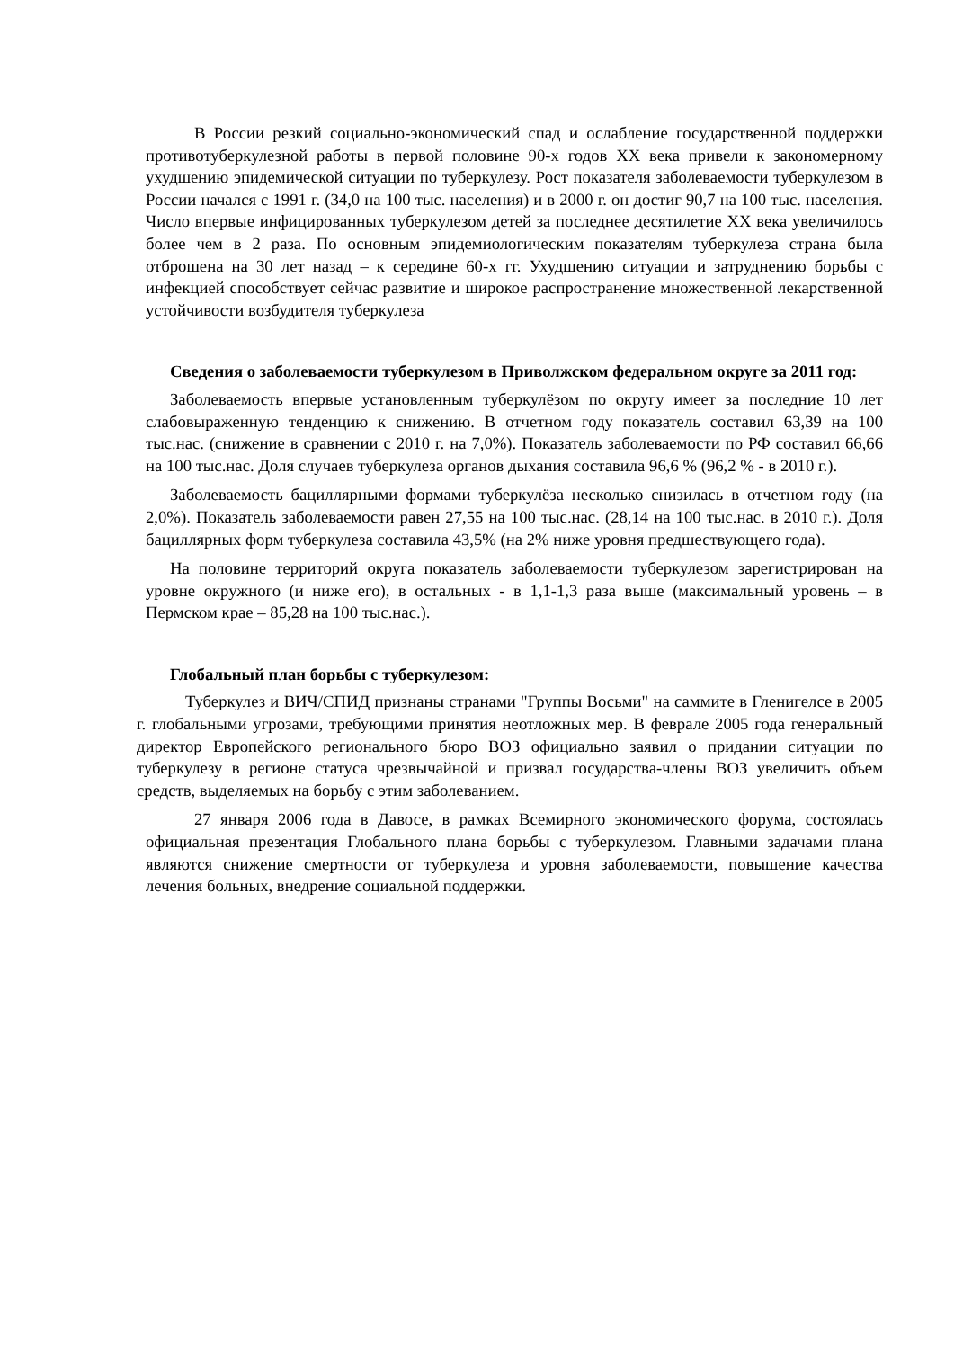В России резкий социально-экономический спад и ослабление государственной поддержки противотуберкулезной работы в первой половине 90-х годов XX века привели к закономерному ухудшению эпидемической ситуации по туберкулезу. Рост показателя заболеваемости туберкулезом в России начался с 1991 г. (34,0 на 100 тыс. населения) и в 2000 г. он достиг 90,7 на 100 тыс. населения. Число впервые инфицированных туберкулезом детей за последнее десятилетие XX века увеличилось более чем в 2 раза. По основным эпидемиологическим показателям туберкулеза страна была отброшена на 30 лет назад – к середине 60-х гг. Ухудшению ситуации и затруднению борьбы с инфекцией способствует сейчас развитие и широкое распространение множественной лекарственной устойчивости возбудителя туберкулеза
Сведения о заболеваемости туберкулезом в Приволжском федеральном округе за 2011 год:
Заболеваемость впервые установленным туберкулёзом по округу имеет за последние 10 лет слабовыраженную тенденцию к снижению. В отчетном году показатель составил 63,39 на 100 тыс.нас. (снижение в сравнении с 2010 г. на 7,0%). Показатель заболеваемости по РФ составил 66,66 на 100 тыс.нас. Доля случаев туберкулеза органов дыхания составила 96,6 % (96,2 % - в 2010 г.).
Заболеваемость бациллярными формами туберкулёза несколько снизилась в отчетном году (на 2,0%). Показатель заболеваемости равен 27,55 на 100 тыс.нас. (28,14 на 100 тыс.нас. в 2010 г.). Доля бациллярных форм туберкулеза составила 43,5% (на 2% ниже уровня предшествующего года).
На половине территорий округа показатель заболеваемости туберкулезом зарегистрирован на уровне окружного (и ниже его), в остальных - в 1,1-1,3 раза выше (максимальный уровень – в Пермском крае – 85,28 на 100 тыс.нас.).
Глобальный план борьбы с туберкулезом:
Туберкулез и ВИЧ/СПИД признаны странами "Группы Восьми" на саммите в Гленигелсе в 2005 г. глобальными угрозами, требующими принятия неотложных мер. В феврале 2005 года генеральный директор Европейского регионального бюро ВОЗ официально заявил о придании ситуации по туберкулезу в регионе статуса чрезвычайной и призвал государства-члены ВОЗ увеличить объем средств, выделяемых на борьбу с этим заболеванием.
27 января 2006 года в Давосе, в рамках Всемирного экономического форума, состоялась официальная презентация Глобального плана борьбы с туберкулезом. Главными задачами плана являются снижение смертности от туберкулеза и уровня заболеваемости, повышение качества лечения больных, внедрение социальной поддержки.